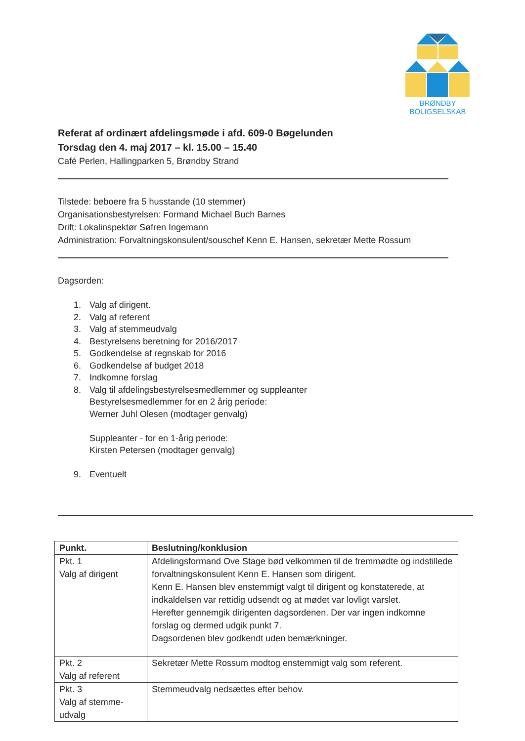BRØNDBY
BOLIGSELSKAB
Referat af ordinært afdelingsmøde i afd. 609-0 Bøgelunden
Torsdag den 4. maj 2017 – kl. 15.00 – 15.40
Café Perlen, Hallingparken 5, Brøndby Strand
Tilstede: beboere fra 5 husstande (10 stemmer)
Organisationsbestyrelsen: Formand Michael Buch Barnes
Drift: Lokalinspektør Søfren Ingemann
Administration: Forvaltningskonsulent/souschef Kenn E. Hansen, sekretær Mette Rossum
Dagsorden:
1. Valg af dirigent.
2. Valg af referent
3. Valg af stemmeudvalg
4. Bestyrelsens beretning for 2016/2017
5. Godkendelse af regnskab for 2016
6. Godkendelse af budget 2018
7. Indkomne forslag
8. Valg til afdelingsbestyrelsesmedlemmer og suppleanter
Bestyrelsesmedlemmer for en 2 årig periode:
Werner Juhl Olesen (modtager genvalg)
Suppleanter - for en 1-årig periode:
Kirsten Petersen (modtager genvalg)
9. Eventuelt
| Punkt. | Beslutning/konklusion |
| --- | --- |
| Pkt. 1 Valg af dirigent | Afdelingsformand Ove Stage bød velkommen til de fremmødte og indstillede forvaltningskonsulent Kenn E. Hansen som dirigent. Kenn E. Hansen blev enstemmigt valgt til dirigent og konstaterede, at indkaldelsen var rettidig udsendt og at mødet var lovligt varslet. Herefter gennemgik dirigenten dagsordenen. Der var ingen indkomne forslag og dermed udgik punkt 7. Dagsordenen blev godkendt uden bemærkninger. |
| Pkt. 2 Valg af referent | Sekretær Mette Rossum modtog enstemmigt valg som referent. |
| Pkt. 3 Valg af stemme- udvalg | Stemmeudvalg nedsættes efter behov. |